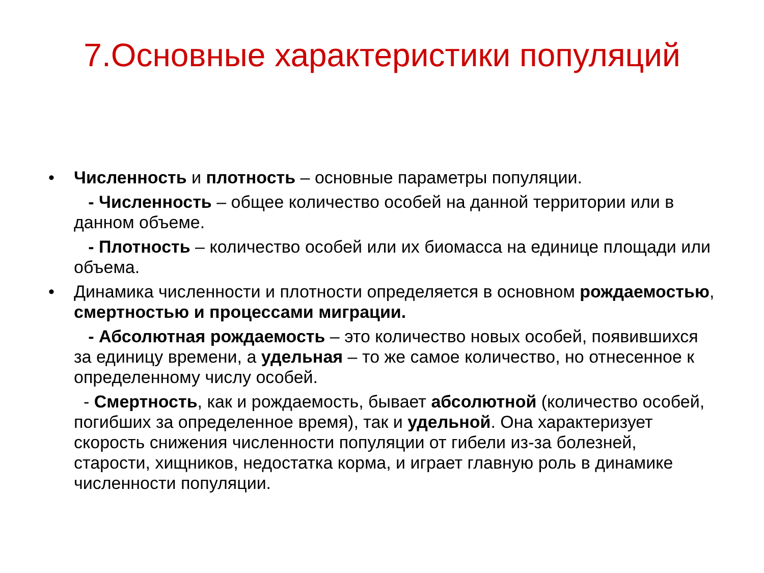7.Основные характеристики популяций
• Численность и плотность – основные параметры популяции.
- Численность – общее количество особей на данной территории или в данном объеме.
- Плотность – количество особей или их биомасса на единице площади или объема.
• Динамика численности и плотности определяется в основном рождаемостью, смертностью и процессами миграции.
- Абсолютная рождаемость – это количество новых особей, появившихся за единицу времени, а удельная – то же самое количество, но отнесенное к определенному числу особей.
- Смертность, как и рождаемость, бывает абсолютной (количество особей, погибших за определенное время), так и удельной. Она характеризует скорость снижения численности популяции от гибели из-за болезней, старости, хищников, недостатка корма, и играет главную роль в динамике численности популяции.